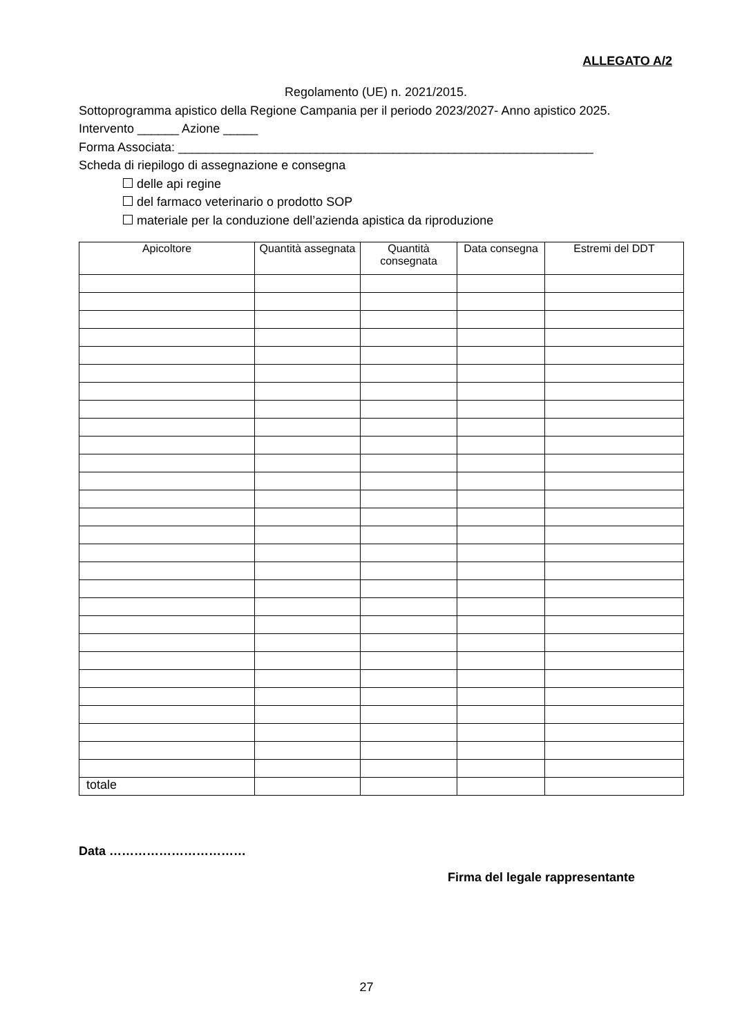ALLEGATO A/2
Regolamento (UE) n. 2021/2015.
Sottoprogramma apistico della Regione Campania per il periodo 2023/2027- Anno apistico 2025.
Intervento ______ Azione _____
Forma Associata: ____________________________________________________________
Scheda di riepilogo di assegnazione e consegna
delle api regine
del farmaco veterinario o prodotto SOP
materiale per la conduzione dell’azienda apistica da riproduzione
| Apicoltore | Quantità assegnata | Quantità consegnata | Data consegna | Estremi del DDT |
| --- | --- | --- | --- | --- |
| totale | | | | |
Data ……………………………
Firma del legale rappresentante
27